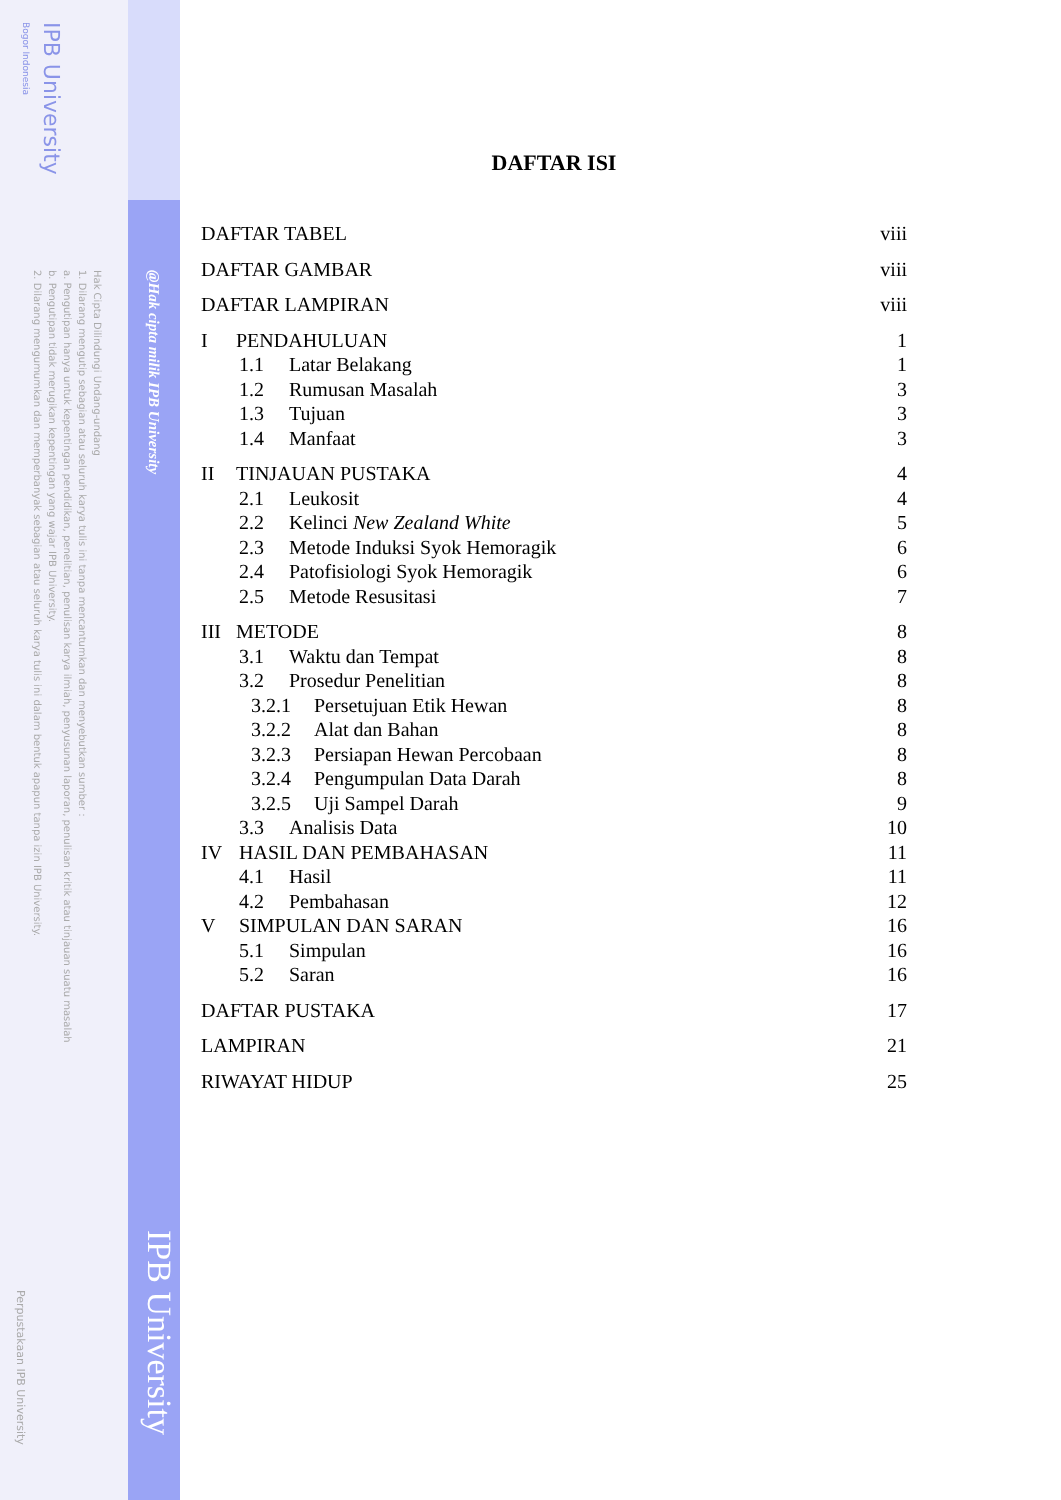Hak Cipta Dilindungi Undang-undang
1. Dilarang mengutip sebagian atau seluruh karya tulis ini tanpa mencantumkan dan menyebutkan sumber :
a. Pengutipan hanya untuk kepentingan pendidikan, penelitian, penulisan karya ilmiah, penyusunan laporan, penulisan kritik atau tinjauan suatu masalah
b. Pengutipan tidak merugikan kepentingan yang wajar IPB University.
2. Dilarang mengumumkan dan memperbanyak sebagian atau seluruh karya tulis ini dalam bentuk apapun tanpa izin IPB University.
IPB University
Bogor Indonesia
Perpustakaan IPB University
@Hak cipta milik IPB University
IPB University
DAFTAR ISI
DAFTAR TABEL viii
DAFTAR GAMBAR viii
DAFTAR LAMPIRAN viii
I PENDAHULUAN 1
1.1 Latar Belakang 1
1.2 Rumusan Masalah 3
1.3 Tujuan 3
1.4 Manfaat 3
II TINJAUAN PUSTAKA 4
2.1 Leukosit 4
2.2 Kelinci New Zealand White 5
2.3 Metode Induksi Syok Hemoragik 6
2.4 Patofisiologi Syok Hemoragik 6
2.5 Metode Resusitasi 7
III METODE 8
3.1 Waktu dan Tempat 8
3.2 Prosedur Penelitian 8
3.2.1 Persetujuan Etik Hewan 8
3.2.2 Alat dan Bahan 8
3.2.3 Persiapan Hewan Percobaan 8
3.2.4 Pengumpulan Data Darah 8
3.2.5 Uji Sampel Darah 9
3.3 Analisis Data 10
IV HASIL DAN PEMBAHASAN 11
4.1 Hasil 11
4.2 Pembahasan 12
V SIMPULAN DAN SARAN 16
5.1 Simpulan 16
5.2 Saran 16
DAFTAR PUSTAKA 17
LAMPIRAN 21
RIWAYAT HIDUP 25